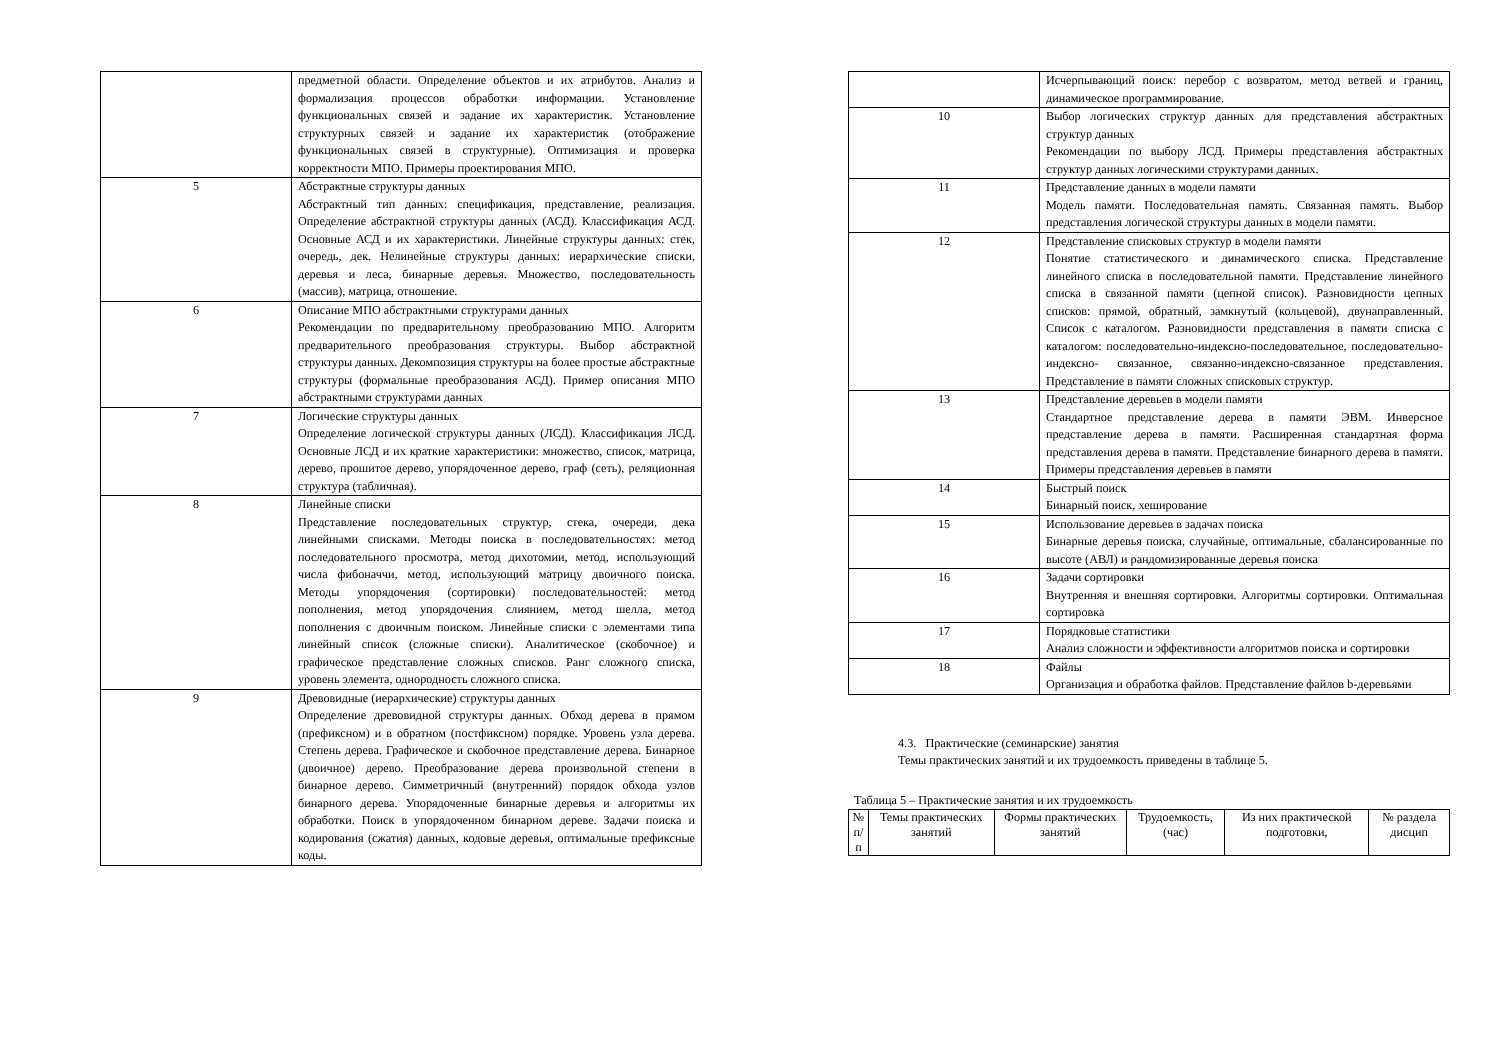| | предметной области. Определение объектов и их атрибутов. Анализ и формализация процессов обработки информации. Установление функциональных связей и задание их характеристик. Установление структурных связей и задание их характеристик (отображение функциональных связей в структурные). Оптимизация и проверка корректности МПО. Примеры проектирования МПО. |
| 5 | Абстрактные структуры данных Абстрактный тип данных: спецификация, представление, реализация. Определение абстрактной структуры данных (АСД). Классификация АСД. Основные АСД и их характеристики. Линейные структуры данных: стек, очередь, дек. Нелинейные структуры данных: иерархические списки, деревья и леса, бинарные деревья. Множество, последовательность (массив), матрица, отношение. |
| 6 | Описание МПО абстрактными структурами данных Рекомендации по предварительному преобразованию МПО. Алгоритм предварительного преобразования структуры. Выбор абстрактной структуры данных. Декомпозиция структуры на более простые абстрактные структуры (формальные преобразования АСД). Пример описания МПО абстрактными структурами данных |
| 7 | Логические структуры данных Определение логической структуры данных (ЛСД). Классификация ЛСД. Основные ЛСД и их краткие характеристики: множество, список, матрица, дерево, прошитое дерево, упорядоченное дерево, граф (сеть), реляционная структура (табличная). |
| 8 | Линейные списки Представление последовательных структур, стека, очереди, дека линейными списками. Методы поиска в последовательностях: метод последовательного просмотра, метод дихотомии, метод, использующий числа фибоначчи, метод, использующий матрицу двоичного поиска. Методы упорядочения (сортировки) последовательностей: метод пополнения, метод упорядочения слиянием, метод шелла, метод пополнения с двоичным поиском. Линейные списки с элементами типа линейный список (сложные списки). Аналитическое (скобочное) и графическое представление сложных списков. Ранг сложного списка, уровень элемента, однородность сложного списка. |
| 9 | Древовидные (иерархические) структуры данных Определение древовидной структуры данных. Обход дерева в прямом (префиксном) и в обратном (постфиксном) порядке. Уровень узла дерева. Степень дерева. Графическое и скобочное представление дерева. Бинарное (двоичное) дерево. Преобразование дерева произвольной степени в бинарное дерево. Симметричный (внутренний) порядок обхода узлов бинарного дерева. Упорядоченные бинарные деревья и алгоритмы их обработки. Поиск в упорядоченном бинарном дереве. Задачи поиска и кодирования (сжатия) данных, кодовые деревья, оптимальные префиксные коды. |
| | Исчерпывающий поиск: перебор с возвратом, метод ветвей и границ, динамическое программирование. |
| 10 | Выбор логических структур данных для представления абстрактных структур данных Рекомендации по выбору ЛСД. Примеры представления абстрактных структур данных логическими структурами данных. |
| 11 | Представление данных в модели памяти Модель памяти. Последовательная память. Связанная память. Выбор представления логической структуры данных в модели памяти. |
| 12 | Представление списковых структур в модели памяти Понятие статистического и динамического списка. Представление линейного списка в последовательной памяти. Представление линейного списка в связанной памяти (цепной список). Разновидности цепных списков: прямой, обратный, замкнутый (кольцевой), двунаправленный. Список с каталогом. Разновидности представления в памяти списка с каталогом: последовательно-индексно-последовательное, последовательно-индексно- связанное, связанно-индексно-связанное представления. Представление в памяти сложных списковых структур. |
| 13 | Представление деревьев в модели памяти Стандартное представление дерева в памяти ЭВМ. Инверсное представление дерева в памяти. Расширенная стандартная форма представления дерева в памяти. Представление бинарного дерева в памяти. Примеры представления деревьев в памяти |
| 14 | Быстрый поиск Бинарный поиск, хеширование |
| 15 | Использование деревьев в задачах поиска Бинарные деревья поиска, случайные, оптимальные, сбалансированные по высоте (АВЛ) и рандомизированные деревья поиска |
| 16 | Задачи сортировки Внутренняя и внешняя сортировки. Алгоритмы сортировки. Оптимальная сортировка |
| 17 | Порядковые статистики Анализ сложности и эффективности алгоритмов поиска и сортировки |
| 18 | Файлы Организация и обработка файлов. Представление файлов b-деревьями |
4.3. Практические (семинарские) занятия
Темы практических занятий и их трудоемкость приведены в таблице 5.
Таблица 5 – Практические занятия и их трудоемкость
| № п/п | Темы практических занятий | Формы практических занятий | Трудоемкость, (час) | Из них практической подготовки, | № раздела дисцип |
| --- | --- | --- | --- | --- | --- |